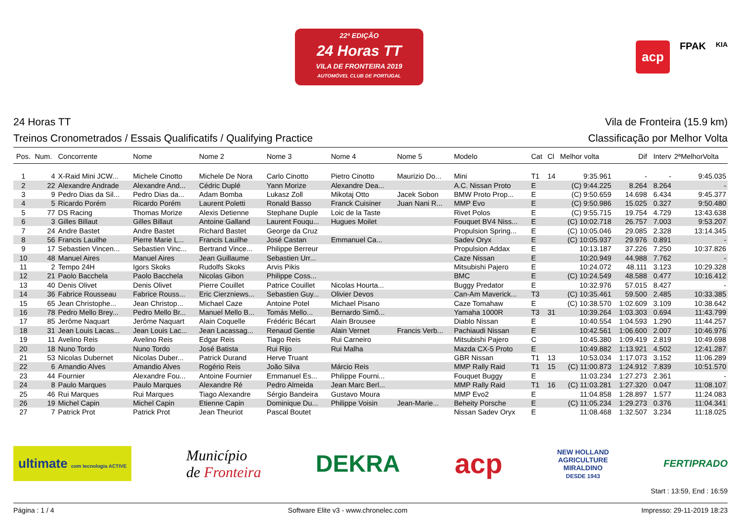22ª EDIÇÃO
24 Horas TT
VILA DE FRONTEIRA 2019
AUTOMÓVEL CLUB DE PORTUGAL
acp FPAK KIA
24 Horas TT Vila de Fronteira (15.9 km)
Treinos Cronometrados / Essais Qualificatifs / Qualifying Practice Classificação por Melhor Volta
| Pos. | Num. | Concorrente | Nome | Nome 2 | Nome 3 | Nome 4 | Nome 5 | Modelo | Cat | Cl | Melhor volta | Dif | Interv | 2ªMelhorVolta |
| --- | --- | --- | --- | --- | --- | --- | --- | --- | --- | --- | --- | --- | --- | --- |
| 1 | 4 | X-Raid Mini JCW... | Michele Cinotto | Michele De Nora | Carlo Cinotto | Pietro Cinotto | Maurizio Do... | Mini | T1 | 14 | 9:35.961 | - | - | 9:45.035 |
| 2 | 22 | Alexandre Andrade | Alexandre And... | Cédric Duplé | Yann Morize | Alexandre Dea... | | A.C. Nissan Proto | E | | (C) 9:44.225 | 8.264 | 8.264 | - |
| 3 | 9 | Pedro Dias da Sil... | Pedro Dias da... | Adam Bomba | Lukasz Zoll | Mikotaj Otto | Jacek Sobon | BMW Proto Prop... | E | | (C) 9:50.659 | 14.698 | 6.434 | 9:45.377 |
| 4 | 5 | Ricardo Porém | Ricardo Porém | Laurent Poletti | Ronald Basso | Franck Cuisiner | Juan Nani R... | MMP Evo | E | | (C) 9:50.986 | 15.025 | 0.327 | 9:50.480 |
| 5 | 77 | DS Racing | Thomas Morize | Alexis Detienne | Stephane Duple | Loic de la Taste | | Rivet Polos | E | | (C) 9:55.715 | 19.754 | 4.729 | 13:43.638 |
| 6 | 3 | Gilles Billaut | Gilles Billaut | Antoine Galland | Laurent Fouqu... | Hugues Moilet | | Fouquet BV4 Niss... | E | | (C) 10:02.718 | 26.757 | 7.003 | 9:53.207 |
| 7 | 24 | Andre Bastet | Andre Bastet | Richard Bastet | George da Cruz | | | Propulsion Spring... | E | | (C) 10:05.046 | 29.085 | 2.328 | 13:14.345 |
| 8 | 56 | Francis Lauilhe | Pierre Marie L... | Francis Lauilhe | José Castan | Emmanuel Ca... | | Sadev Oryx | E | | (C) 10:05.937 | 29.976 | 0.891 | - |
| 9 | 17 | Sebastien Vincen... | Sebastien Vinc... | Bertrand Vince... | Philippe Berreur | | | Propulsion Addax | E | | 10:13.187 | 37.226 | 7.250 | 10:37.826 |
| 10 | 48 | Manuel Aires | Manuel Aires | Jean Guillaume | Sebastien Urr... | | | Caze Nissan | E | | 10:20.949 | 44.988 | 7.762 | - |
| 11 | 2 | Tempo 24H | Igors Skoks | Rudolfs Skoks | Arvis Pikis | | | Mitsubishi Pajero | E | | 10:24.072 | 48.111 | 3.123 | 10:29.328 |
| 12 | 21 | Paolo Bacchela | Paolo Bacchela | Nicolas Gibon | Philippe Coss... | | | BMC | E | | (C) 10:24.549 | 48.588 | 0.477 | 10:16.412 |
| 13 | 40 | Denis Olivet | Denis Olivet | Pierre Couillet | Patrice Couillet | Nicolas Hourta... | | Buggy Predator | E | | 10:32.976 | 57.015 | 8.427 | - |
| 14 | 36 | Fabrice Rousseau | Fabrice Rouss... | Eric Cierzniews... | Sebastien Guy... | Olivier Devos | | Can-Am Maverick... | T3 | | (C) 10:35.461 | 59.500 | 2.485 | 10:33.385 |
| 15 | 65 | Jean Christophe... | Jean Christop... | Michael Caze | Antoine Potel | Michael Pisano | | Caze Tomahaw | E | | (C) 10:38.570 | 1:02.609 | 3.109 | 10:38.642 |
| 16 | 78 | Pedro Mello Brey... | Pedro Mello Br... | Manuel Mello B... | Tomás Mello... | Bernardo Simõ... | | Yamaha 1000R | T3 | 31 | 10:39.264 | 1:03.303 | 0.694 | 11:43.799 |
| 17 | 85 | Jerôme Naquart | Jerôme Naquart | Alain Coquelle | Frédéric Bécart | Alain Brousee | | Diablo Nissan | E | | 10:40.554 | 1:04.593 | 1.290 | 11:44.257 |
| 18 | 31 | Jean Louis Lacas... | Jean Louis Lac... | Jean Lacassag... | Renaud Gentie | Alain Vernet | Francis Verb... | Pachiaudi Nissan | E | | 10:42.561 | 1:06.600 | 2.007 | 10:46.976 |
| 19 | 11 | Avelino Reis | Avelino Reis | Edgar Reis | Tiago Reis | Rui Carneiro | | Mitsubishi Pajero | C | | 10:45.380 | 1:09.419 | 2.819 | 10:49.698 |
| 20 | 18 | Nuno Tordo | Nuno Tordo | José Batista | Rui Rijo | Rui Malha | | Mazda CX-5 Proto | E | | 10:49.882 | 1:13.921 | 4.502 | 12:41.287 |
| 21 | 53 | Nicolas Dubernet | Nicolas Duber... | Patrick Durand | Herve Truant | | | GBR Nissan | T1 | 13 | 10:53.034 | 1:17.073 | 3.152 | 11:06.289 |
| 22 | 6 | Amandio Alves | Amandio Alves | Rogério Reis | João Silva | Márcio Reis | | MMP Rally Raid | T1 | 15 | (C) 11:00.873 | 1:24.912 | 7.839 | 10:51.570 |
| 23 | 44 | Fournier | Alexandre Fou... | Antoine Fournier | Emmanuel Es... | Philippe Fourni... | | Fouquet Buggy | E | | 11:03.234 | 1:27.273 | 2.361 | - |
| 24 | 8 | Paulo Marques | Paulo Marques | Alexandre Ré | Pedro Almeida | Jean Marc Berl... | | MMP Rally Raid | T1 | 16 | (C) 11:03.281 | 1:27.320 | 0.047 | 11:08.107 |
| 25 | 46 | Rui Marques | Rui Marques | Tiago Alexandre | Sérgio Bandeira | Gustavo Moura | | MMP Evo2 | E | | 11:04.858 | 1:28.897 | 1.577 | 11:24.083 |
| 26 | 19 | Michel Capin | Michel Capin | Etienne Capin | Dominique Du... | Philippe Voisin | Jean-Marie... | Beheity Porsche | E | | (C) 11:05.234 | 1:29.273 | 0.376 | 11:04.341 |
| 27 | 7 | Patrick Prot | Patrick Prot | Jean Theuriot | Pascal Boutet | | | Nissan Sadev Oryx | E | | 11:08.468 | 1:32.507 | 3.234 | 11:18.025 |
ultimate com tecnologia ACTIVE Município
de Fronteira DEKRA acp NEW HOLLAND
AGRICULTURE
MIRALDINO
DESDE 1943 FERTIPRADO
Start : 13:59, End : 16:59
Página : 1 / 4 Software Elite v3 - www.chronelec.com Impresso: 29-11-2019 18:23